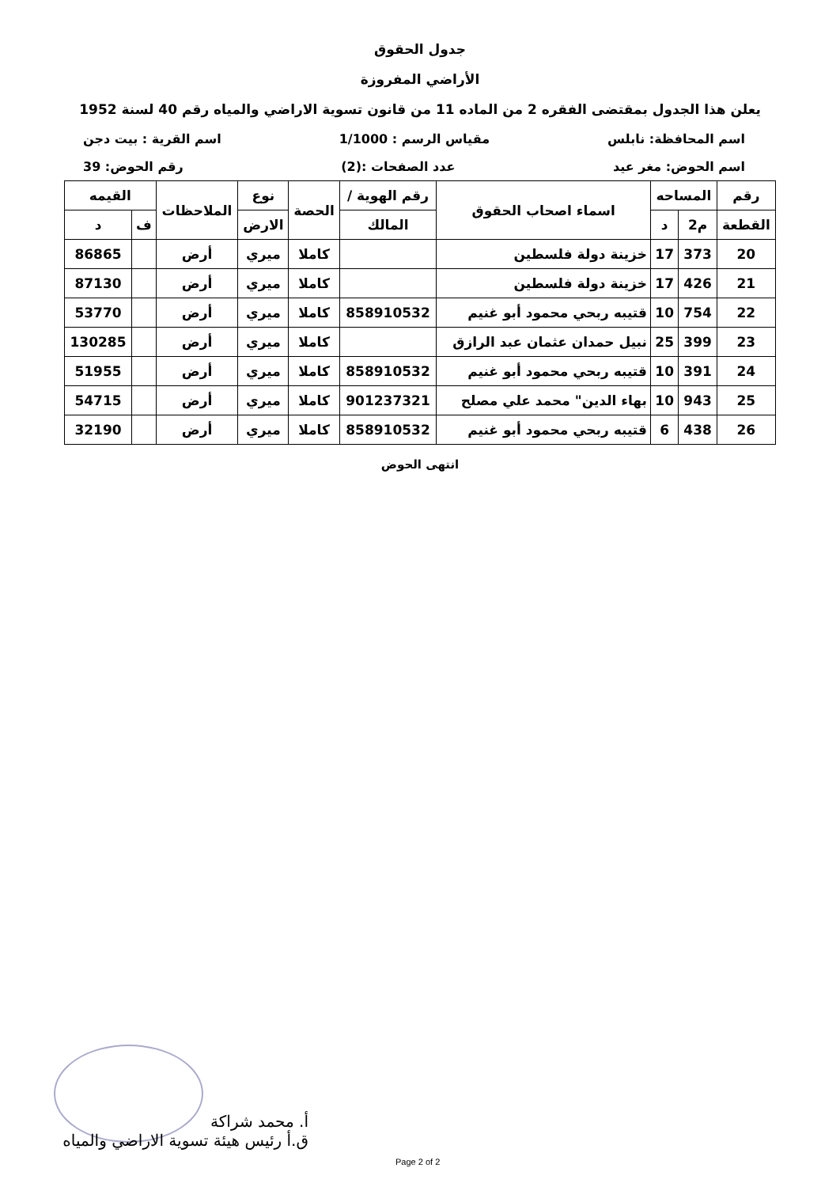جدول الحقوق
الأراضي المفروزة
يعلن هذا الجدول بمقتضى الفقره 2 من الماده 11 من قانون تسوية الاراضي والمياه رقم 40 لسنة 1952
اسم المحافظة: نابلس مقياس الرسم : 1/1000 اسم القرية : بيت دجن
اسم الحوض: مغر عيد عدد الصفحات :(2) رقم الحوض: 39
| رقم | المساحه | | اسماء اصحاب الحقوق | رقم الهوية / | الحصة | نوع | الملاحظات | القيمه | |
| --- | --- | --- | --- | --- | --- | --- | --- | --- | --- |
| القطعة | م2 | د | | المالك | | الارض | | ف | د |
| 20 | 373 | 17 | خزينة دولة فلسطين | | كاملا | ميري | أرض | | 86865 |
| 21 | 426 | 17 | خزينة دولة فلسطين | | كاملا | ميري | أرض | | 87130 |
| 22 | 754 | 10 | قتيبه ربحي محمود أبو غنيم | 858910532 | كاملا | ميري | أرض | | 53770 |
| 23 | 399 | 25 | نبيل حمدان عثمان عبد الرازق | | كاملا | ميري | أرض | | 130285 |
| 24 | 391 | 10 | قتيبه ربحي محمود أبو غنيم | 858910532 | كاملا | ميري | أرض | | 51955 |
| 25 | 943 | 10 | بهاء الدين" محمد علي مصلح | 901237321 | كاملا | ميري | أرض | | 54715 |
| 26 | 438 | 6 | قتيبه ربحي محمود أبو غنيم | 858910532 | كاملا | ميري | أرض | | 32190 |
انتهى الحوض
أ. محمد شراكة
ق.أ رئيس هيئة تسوية الاراضي والمياه
Page 2 of 2